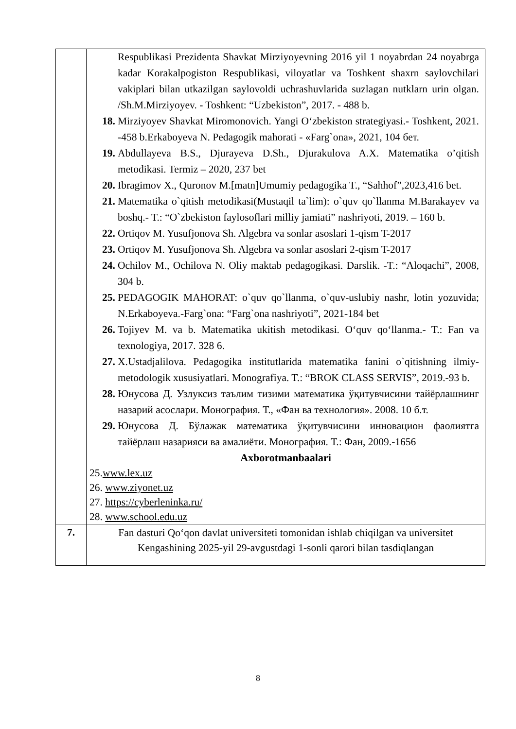| | Respublikasi Prezidenta Shavkat Mirziyoyevning 2016 yil 1 noyabrdan 24 noyabrga kadar Korakalpogiston Respublikasi, viloyatlar va Toshkent shaxrn saylovchilari vakiplari bilan utkazilgan saylovoldi uchrashuvlarida suzlagan nutklarn urin olgan. /Sh.M.Mirziyoyev. - Toshkent: “Uzbekiston”, 2017. - 488 b. 18. Mirziyoyev Shavkat Miromonovich. Yangi O‘zbekiston strategiyasi.- Toshkent, 2021. -458 b.Erkaboyeva N. Pedagogik mahorati - «Farg`ona», 2021, 104 бет. 19. Abdullayeva B.S., Djurayeva D.Sh., Djurakulova A.X. Matematika o’qitish metodikasi. Termiz – 2020, 237 bet 20. Ibragimov X., Quronov M.[matn]Umumiy pedagogika T., “Sahhof”,2023,416 bet. 21. Matematika o`qitish metodikasi(Mustaqil ta`lim): o`quv qo`llanma M.Barakayev va boshq.- T.: “O`zbekiston faylosoflari milliy jamiati” nashriyoti, 2019. – 160 b. 22. Ortiqov M. Yusufjonova Sh. Algebra va sonlar asoslari 1-qism T-2017 23. Ortiqov M. Yusufjonova Sh. Algebra va sonlar asoslari 2-qism T-2017 24. Ochilov M., Ochilova N. Oliy maktab pedagogikasi. Darslik. -T.: “Aloqachi”, 2008, 304 b. 25. PEDAGOGIK MAHORAT: o`quv qo`llanma, o`quv-uslubiy nashr, lotin yozuvida; N.Erkaboyeva.-Farg`ona: “Farg`ona nashriyoti”, 2021-184 bet 26. Tojiyev M. va b. Matematika ukitish metodikasi. O‘quv qo‘llanma.- T.: Fan va texnologiya, 2017. 328 6. 27. X.Ustadjalilova. Pedagogika institutlarida matematika fanini o`qitishning ilmiy-metodologik xususiyatlari. Monografiya. T.: “BROK CLASS SERVIS”, 2019.-93 b. 28. Юнусова Д. Узлуксиз таълим тизими математика ўқитувчисини тайёрлашнинг назарий асослари. Монография. Т., «Фан ва технология». 2008. 10 б.т. 29. Юнусова Д. Бўлажак математика ўқитувчисини инновацион фаолиятга тайёрлаш назарияси ва амалиёти. Монография. Т.: Фан, 2009.-1656 Axborotmanbaalari 25. www.lex.uz 26. www.ziyonet.uz 27. https://cyberleninka.ru/ 28. www.school.edu.uz |
| 7. | Fan dasturi Qo‘qon davlat universiteti tomonidan ishlab chiqilgan va universitet Kengashining 2025-yil 29-avgustdagi 1-sonli qarori bilan tasdiqlangan |
8